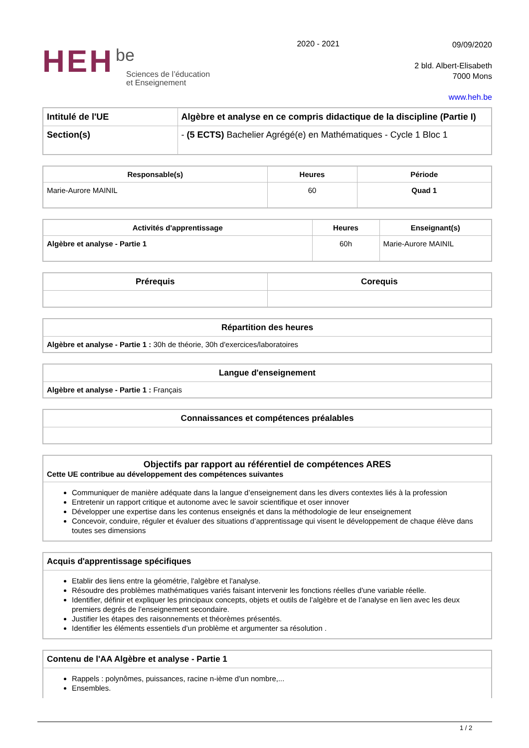HEH be
Sciences de l’éducation
et Enseignement
2020 - 2021
09/09/2020
2 bld. Albert-Elisabeth
7000 Mons
www.heh.be
| Intitulé de l'UE | Algèbre et analyse en ce compris didactique de la discipline (Partie I) |
| Section(s) | - (5 ECTS) Bachelier Agrégé(e) en Mathématiques - Cycle 1 Bloc 1 |
| Responsable(s) | Heures | Période |
| --- | --- | --- |
| Marie-Aurore MAINIL | 60 | Quad 1 |
| Activités d'apprentissage | Heures | Enseignant(s) |
| --- | --- | --- |
| Algèbre et analyse - Partie 1 | 60h | Marie-Aurore MAINIL |
| Prérequis | Corequis |
| --- | --- |
| Répartition des heures |
| --- |
| Algèbre et analyse - Partie 1 : 30h de théorie, 30h d'exercices/laboratoires |
| Langue d'enseignement |
| --- |
| Algèbre et analyse - Partie 1 : Français |
| Connaissances et compétences préalables |
| --- |
| Objectifs par rapport au référentiel de compétences ARES Cette UE contribue au développement des compétences suivantes |
| Communiquer de manière adéquate dans la langue d’enseignement dans les divers contextes liés à la profession Entretenir un rapport critique et autonome avec le savoir scientifique et oser innover Développer une expertise dans les contenus enseignés et dans la méthodologie de leur enseignement Concevoir, conduire, réguler et évaluer des situations d’apprentissage qui visent le développement de chaque élève dans toutes ses dimensions |
| Acquis d'apprentissage spécifiques |
| Etablir des liens entre la géométrie, l'algèbre et l'analyse. Résoudre des problèmes mathématiques variés faisant intervenir les fonctions réelles d'une variable réelle. Identifier, définir et expliquer les principaux concepts, objets et outils de l’algèbre et de l’analyse en lien avec les deux premiers degrés de l’enseignement secondaire. Justifier les étapes des raisonnements et théorèmes présentés. Identifier les éléments essentiels d’un problème et argumenter sa résolution . |
| Contenu de l'AA Algèbre et analyse - Partie 1 |
| Rappels : polynômes, puissances, racine n-ième d'un nombre,... Ensembles. |
1 / 2